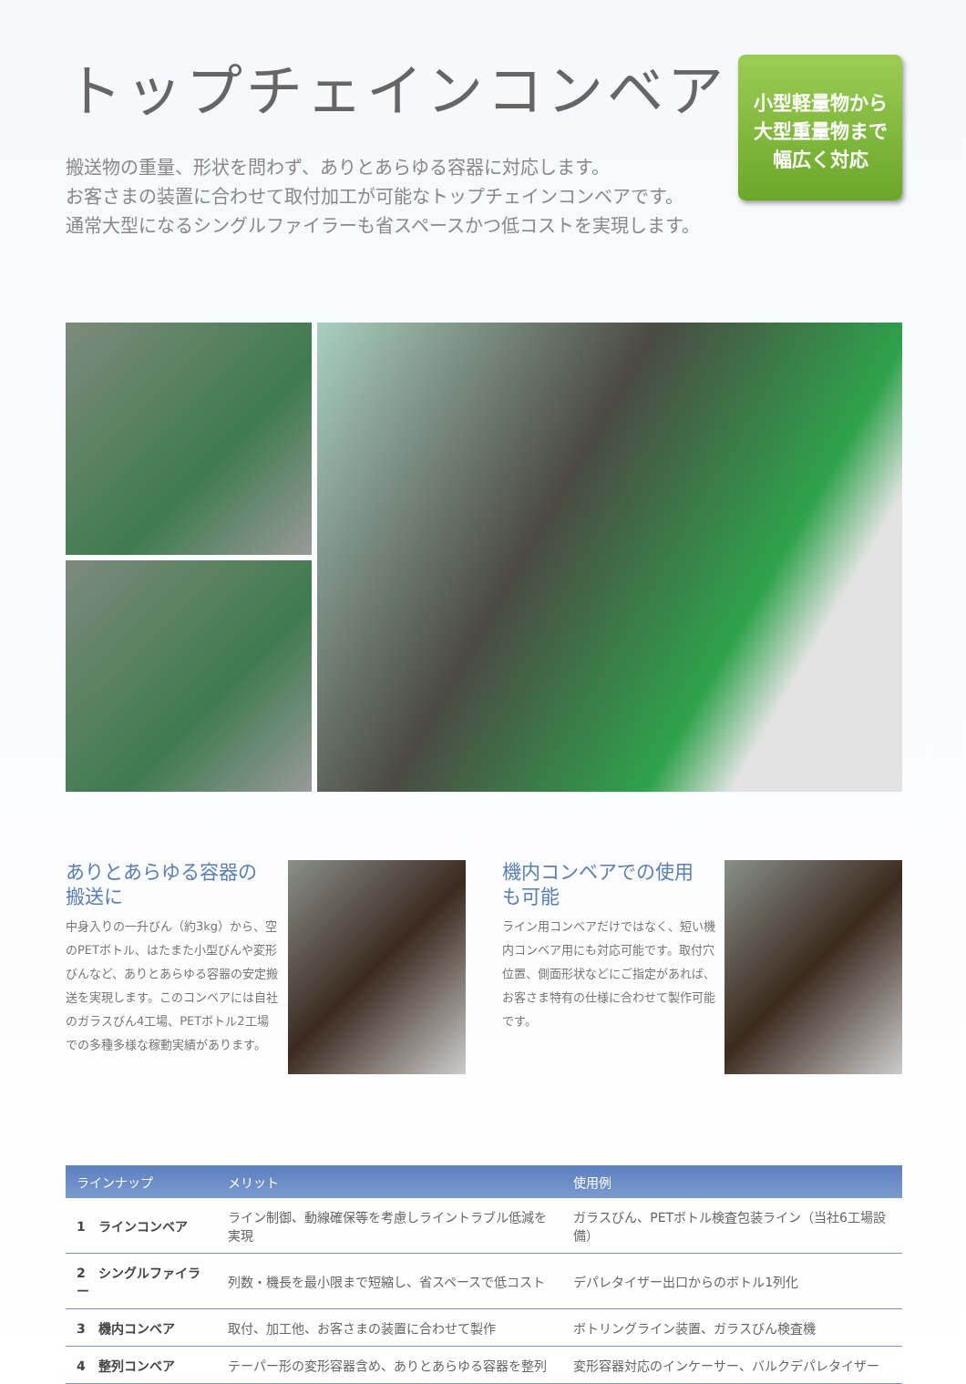トップチェインコンベア
搬送物の重量、形状を問わず、ありとあらゆる容器に対応します。
お客さまの装置に合わせて取付加工が可能なトップチェインコンベアです。
通常大型になるシングルファイラーも省スペースかつ低コストを実現します。
小型軽量物から
大型重量物まで
幅広く対応
ありとあらゆる容器の
搬送に
中身入りの一升びん（約3kg）から、空のPETボトル、はたまた小型びんや変形びんなど、ありとあらゆる容器の安定搬送を実現します。このコンベアには自社のガラスびん4工場、PETボトル2工場での多種多様な稼動実績があります。
機内コンベアでの使用
も可能
ライン用コンベアだけではなく、短い機内コンベア用にも対応可能です。取付穴位置、側面形状などにご指定があれば、お客さま特有の仕様に合わせて製作可能です。
| ラインナップ | メリット | 使用例 |
| --- | --- | --- |
| 1 ラインコンベア | ライン制御、動線確保等を考慮しライントラブル低減を実現 | ガラスびん、PETボトル検査包装ライン（当社6工場設備） |
| 2 シングルファイラー | 列数・機長を最小限まで短縮し、省スペースで低コスト | デパレタイザー出口からのボトル1列化 |
| 3 機内コンベア | 取付、加工他、お客さまの装置に合わせて製作 | ボトリングライン装置、ガラスびん検査機 |
| 4 整列コンベア | テーパー形の変形容器含め、ありとあらゆる容器を整列 | 変形容器対応のインケーサー、バルクデパレタイザー |